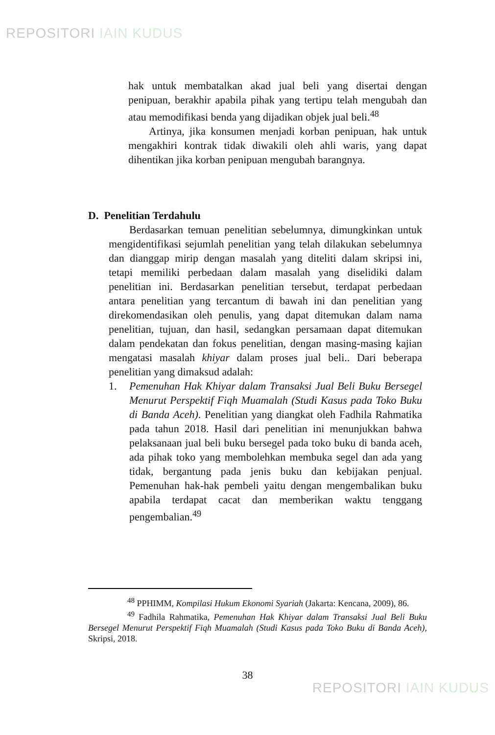REPOSITORI IAIN KUDUS
hak untuk membatalkan akad jual beli yang disertai dengan penipuan, berakhir apabila pihak yang tertipu telah mengubah dan atau memodifikasi benda yang dijadikan objek jual beli.<sup>48</sup>
Artinya, jika konsumen menjadi korban penipuan, hak untuk mengakhiri kontrak tidak diwakili oleh ahli waris, yang dapat dihentikan jika korban penipuan mengubah barangnya.
D. Penelitian Terdahulu
Berdasarkan temuan penelitian sebelumnya, dimungkinkan untuk mengidentifikasi sejumlah penelitian yang telah dilakukan sebelumnya dan dianggap mirip dengan masalah yang diteliti dalam skripsi ini, tetapi memiliki perbedaan dalam masalah yang diselidiki dalam penelitian ini. Berdasarkan penelitian tersebut, terdapat perbedaan antara penelitian yang tercantum di bawah ini dan penelitian yang direkomendasikan oleh penulis, yang dapat ditemukan dalam nama penelitian, tujuan, dan hasil, sedangkan persamaan dapat ditemukan dalam pendekatan dan fokus penelitian, dengan masing-masing kajian mengatasi masalah khiyar dalam proses jual beli.. Dari beberapa penelitian yang dimaksud adalah:
1. Pemenuhan Hak Khiyar dalam Transaksi Jual Beli Buku Bersegel Menurut Perspektif Fiqh Muamalah (Studi Kasus pada Toko Buku di Banda Aceh). Penelitian yang diangkat oleh Fadhila Rahmatika pada tahun 2018. Hasil dari penelitian ini menunjukkan bahwa pelaksanaan jual beli buku bersegel pada toko buku di banda aceh, ada pihak toko yang membolehkan membuka segel dan ada yang tidak, bergantung pada jenis buku dan kebijakan penjual. Pemenuhan hak-hak pembeli yaitu dengan mengembalikan buku apabila terdapat cacat dan memberikan waktu tenggang pengembalian.<sup>49</sup>
<sup>48</sup> PPHIMM, Kompilasi Hukum Ekonomi Syariah (Jakarta: Kencana, 2009), 86.
<sup>49</sup> Fadhila Rahmatika, Pemenuhan Hak Khiyar dalam Transaksi Jual Beli Buku Bersegel Menurut Perspektif Fiqh Muamalah (Studi Kasus pada Toko Buku di Banda Aceh), Skripsi, 2018.
38
REPOSITORI IAIN KUDUS